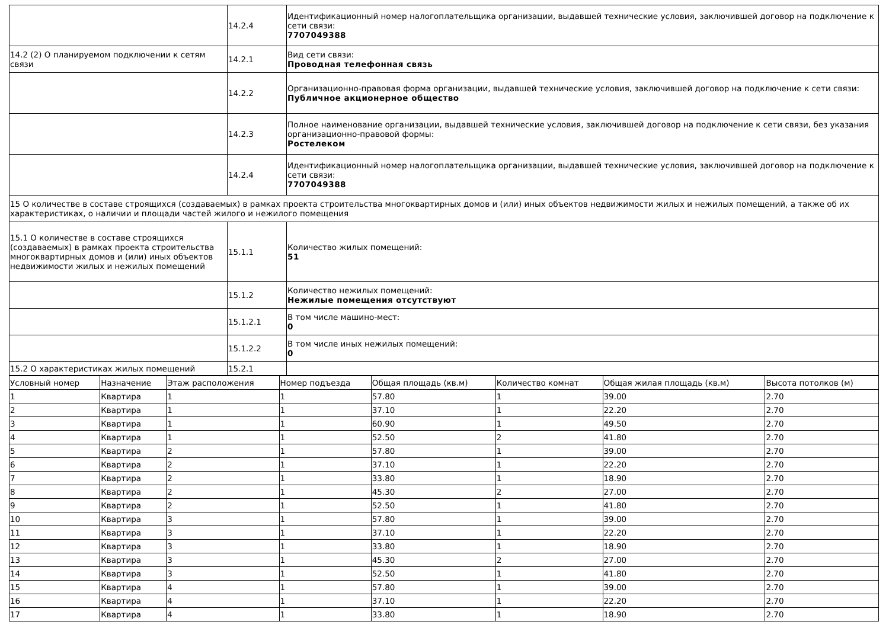| | 14.2.4 | Идентификационный номер налогоплательщика организации, выдавшей технические условия, заключившей договор на подключение к сети связи: 7707049388 |
| 14.2 (2) О планируемом подключении к сетям связи | 14.2.1 | Вид сети связи: Проводная телефонная связь |
| | 14.2.2 | Организационно-правовая форма организации, выдавшей технические условия, заключившей договор на подключение к сети связи: Публичное акционерное общество |
| | 14.2.3 | Полное наименование организации, выдавшей технические условия, заключившей договор на подключение к сети связи, без указания организационно-правовой формы: Ростелеком |
| | 14.2.4 | Идентификационный номер налогоплательщика организации, выдавшей технические условия, заключившей договор на подключение к сети связи: 7707049388 |
| 15 О количестве в составе строящихся (создаваемых) в рамках проекта строительства многоквартирных домов и (или) иных объектов недвижимости жилых и нежилых помещений, а также об их характеристиках, о наличии и площади частей жилого и нежилого помещения | | |
| 15.1 О количестве в составе строящихся (создаваемых) в рамках проекта строительства многоквартирных домов и (или) иных объектов недвижимости жилых и нежилых помещений | 15.1.1 | Количество жилых помещений: 51 |
| | 15.1.2 | Количество нежилых помещений: Нежилые помещения отсутствуют |
| | 15.1.2.1 | В том числе машино-мест: 0 |
| | 15.1.2.2 | В том числе иных нежилых помещений: 0 |
| 15.2 О характеристиках жилых помещений | 15.2.1 | |
| Условный номер | Назначение | Этаж расположения | Номер подъезда | Общая площадь (кв.м) | Количество комнат | Общая жилая площадь (кв.м) | Высота потолков (м) |
| --- | --- | --- | --- | --- | --- | --- | --- |
| 1 | Квартира | 1 | 1 | 57.80 | 1 | 39.00 | 2.70 |
| 2 | Квартира | 1 | 1 | 37.10 | 1 | 22.20 | 2.70 |
| 3 | Квартира | 1 | 1 | 60.90 | 1 | 49.50 | 2.70 |
| 4 | Квартира | 1 | 1 | 52.50 | 2 | 41.80 | 2.70 |
| 5 | Квартира | 2 | 1 | 57.80 | 1 | 39.00 | 2.70 |
| 6 | Квартира | 2 | 1 | 37.10 | 1 | 22.20 | 2.70 |
| 7 | Квартира | 2 | 1 | 33.80 | 1 | 18.90 | 2.70 |
| 8 | Квартира | 2 | 1 | 45.30 | 2 | 27.00 | 2.70 |
| 9 | Квартира | 2 | 1 | 52.50 | 1 | 41.80 | 2.70 |
| 10 | Квартира | 3 | 1 | 57.80 | 1 | 39.00 | 2.70 |
| 11 | Квартира | 3 | 1 | 37.10 | 1 | 22.20 | 2.70 |
| 12 | Квартира | 3 | 1 | 33.80 | 1 | 18.90 | 2.70 |
| 13 | Квартира | 3 | 1 | 45.30 | 2 | 27.00 | 2.70 |
| 14 | Квартира | 3 | 1 | 52.50 | 1 | 41.80 | 2.70 |
| 15 | Квартира | 4 | 1 | 57.80 | 1 | 39.00 | 2.70 |
| 16 | Квартира | 4 | 1 | 37.10 | 1 | 22.20 | 2.70 |
| 17 | Квартира | 4 | 1 | 33.80 | 1 | 18.90 | 2.70 |